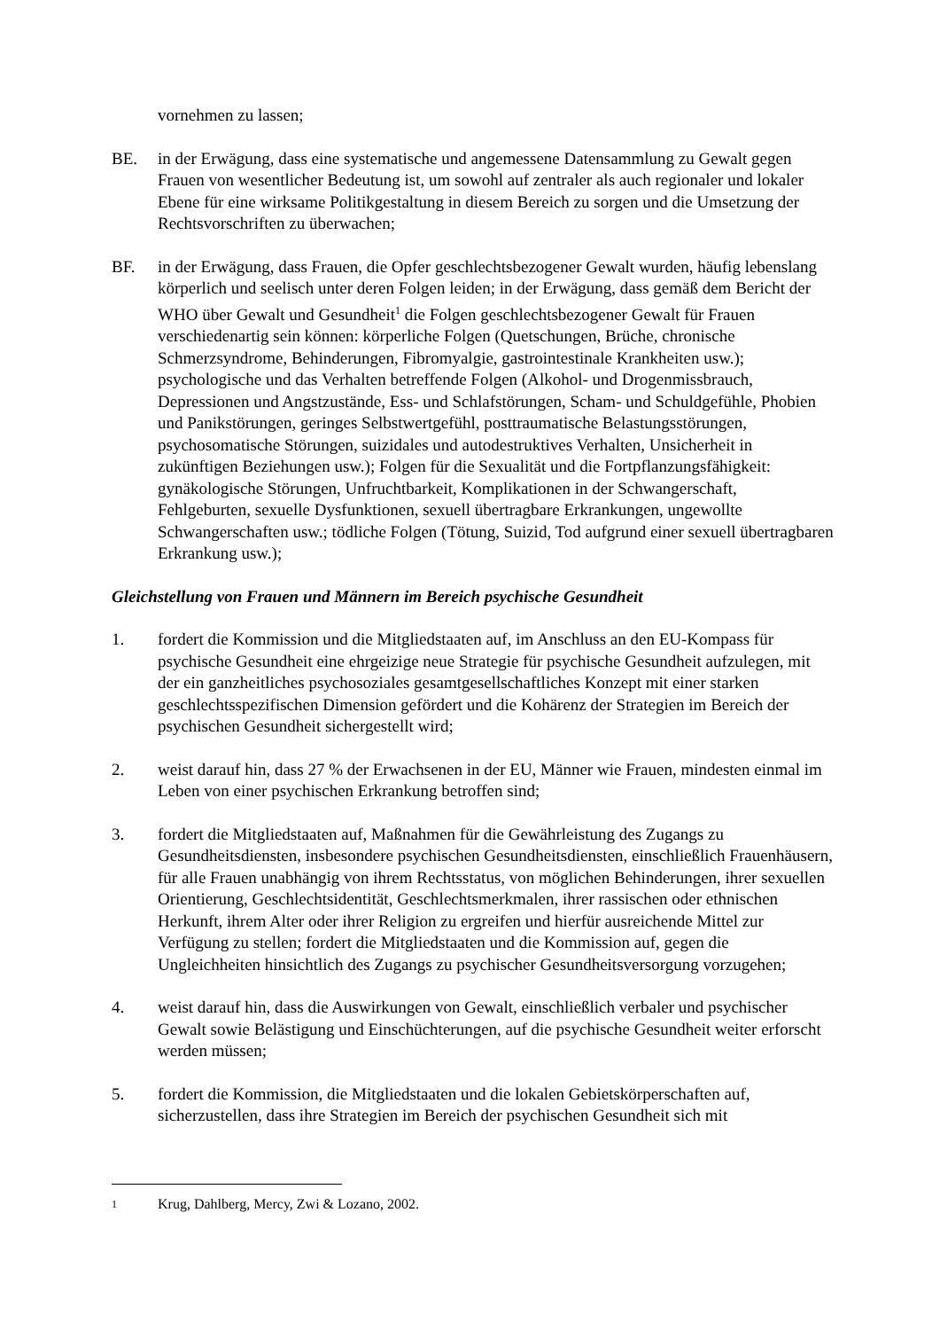vornehmen zu lassen;
BE. in der Erwägung, dass eine systematische und angemessene Datensammlung zu Gewalt gegen Frauen von wesentlicher Bedeutung ist, um sowohl auf zentraler als auch regionaler und lokaler Ebene für eine wirksame Politikgestaltung in diesem Bereich zu sorgen und die Umsetzung der Rechtsvorschriften zu überwachen;
BF. in der Erwägung, dass Frauen, die Opfer geschlechtsbezogener Gewalt wurden, häufig lebenslang körperlich und seelisch unter deren Folgen leiden; in der Erwägung, dass gemäß dem Bericht der WHO über Gewalt und Gesundheit<sup>1</sup> die Folgen geschlechtsbezogener Gewalt für Frauen verschiedenartig sein können: körperliche Folgen (Quetschungen, Brüche, chronische Schmerzsyndrome, Behinderungen, Fibromyalgie, gastrointestinale Krankheiten usw.); psychologische und das Verhalten betreffende Folgen (Alkohol- und Drogenmissbrauch, Depressionen und Angstzustände, Ess- und Schlafstörungen, Scham- und Schuldgefühle, Phobien und Panikstörungen, geringes Selbstwertgefühl, posttraumatische Belastungsstörungen, psychosomatische Störungen, suizidales und autodestruktives Verhalten, Unsicherheit in zukünftigen Beziehungen usw.); Folgen für die Sexualität und die Fortpflanzungsfähigkeit: gynäkologische Störungen, Unfruchtbarkeit, Komplikationen in der Schwangerschaft, Fehlgeburten, sexuelle Dysfunktionen, sexuell übertragbare Erkrankungen, ungewollte Schwangerschaften usw.; tödliche Folgen (Tötung, Suizid, Tod aufgrund einer sexuell übertragbaren Erkrankung usw.);
Gleichstellung von Frauen und Männern im Bereich psychische Gesundheit
1. fordert die Kommission und die Mitgliedstaaten auf, im Anschluss an den EU-Kompass für psychische Gesundheit eine ehrgeizige neue Strategie für psychische Gesundheit aufzulegen, mit der ein ganzheitliches psychosoziales gesamtgesellschaftliches Konzept mit einer starken geschlechtsspezifischen Dimension gefördert und die Kohärenz der Strategien im Bereich der psychischen Gesundheit sichergestellt wird;
2. weist darauf hin, dass 27 % der Erwachsenen in der EU, Männer wie Frauen, mindesten einmal im Leben von einer psychischen Erkrankung betroffen sind;
3. fordert die Mitgliedstaaten auf, Maßnahmen für die Gewährleistung des Zugangs zu Gesundheitsdiensten, insbesondere psychischen Gesundheitsdiensten, einschließlich Frauenhäusern, für alle Frauen unabhängig von ihrem Rechtsstatus, von möglichen Behinderungen, ihrer sexuellen Orientierung, Geschlechtsidentität, Geschlechtsmerkmalen, ihrer rassischen oder ethnischen Herkunft, ihrem Alter oder ihrer Religion zu ergreifen und hierfür ausreichende Mittel zur Verfügung zu stellen; fordert die Mitgliedstaaten und die Kommission auf, gegen die Ungleichheiten hinsichtlich des Zugangs zu psychischer Gesundheitsversorgung vorzugehen;
4. weist darauf hin, dass die Auswirkungen von Gewalt, einschließlich verbaler und psychischer Gewalt sowie Belästigung und Einschüchterungen, auf die psychische Gesundheit weiter erforscht werden müssen;
5. fordert die Kommission, die Mitgliedstaaten und die lokalen Gebietskörperschaften auf, sicherzustellen, dass ihre Strategien im Bereich der psychischen Gesundheit sich mit
<sup>1</sup>
Krug, Dahlberg, Mercy, Zwi & Lozano, 2002.